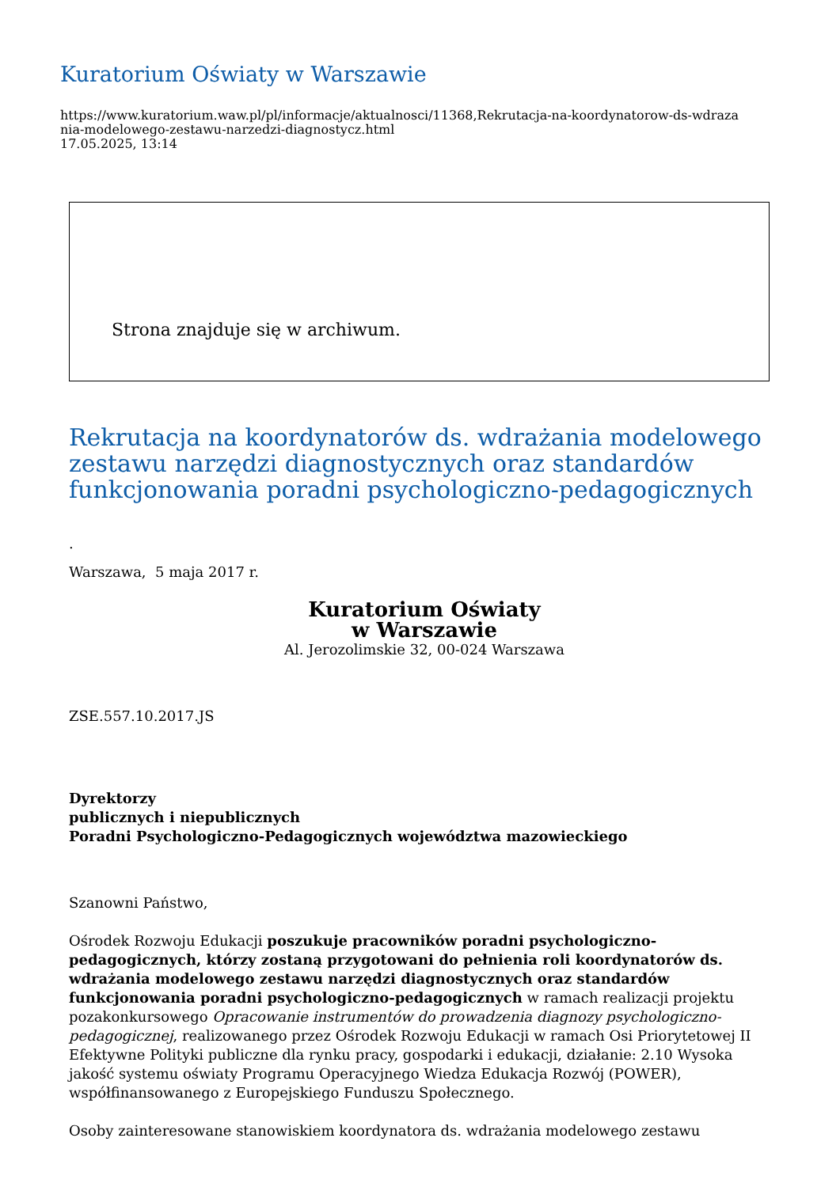Kuratorium Oświaty w Warszawie
https://www.kuratorium.waw.pl/pl/informacje/aktualnosci/11368,Rekrutacja-na-koordynatorow-ds-wdraza
nia-modelowego-zestawu-narzedzi-diagnostycz.html
17.05.2025, 13:14
Strona znajduje się w archiwum.
Rekrutacja na koordynatorów ds. wdrażania modelowego zestawu narzędzi diagnostycznych oraz standardów funkcjonowania poradni psychologiczno-pedagogicznych
.
Warszawa, 5 maja 2017 r.
Kuratorium Oświaty
w Warszawie
Al. Jerozolimskie 32, 00-024 Warszawa
ZSE.557.10.2017.JS
Dyrektorzy
publicznych i niepublicznych
Poradni Psychologiczno-Pedagogicznych województwa mazowieckiego
Szanowni Państwo,
Ośrodek Rozwoju Edukacji poszukuje pracowników poradni psychologiczno-pedagogicznych, którzy zostaną przygotowani do pełnienia roli koordynatorów ds. wdrażania modelowego zestawu narzędzi diagnostycznych oraz standardów funkcjonowania poradni psychologiczno-pedagogicznych w ramach realizacji projektu pozakonkursowego Opracowanie instrumentów do prowadzenia diagnozy psychologiczno-pedagogicznej, realizowanego przez Ośrodek Rozwoju Edukacji w ramach Osi Priorytetowej II Efektywne Polityki publiczne dla rynku pracy, gospodarki i edukacji, działanie: 2.10 Wysoka jakość systemu oświaty Programu Operacyjnego Wiedza Edukacja Rozwój (POWER), współfinansowanego z Europejskiego Funduszu Społecznego.
Osoby zainteresowane stanowiskiem koordynatora ds. wdrażania modelowego zestawu